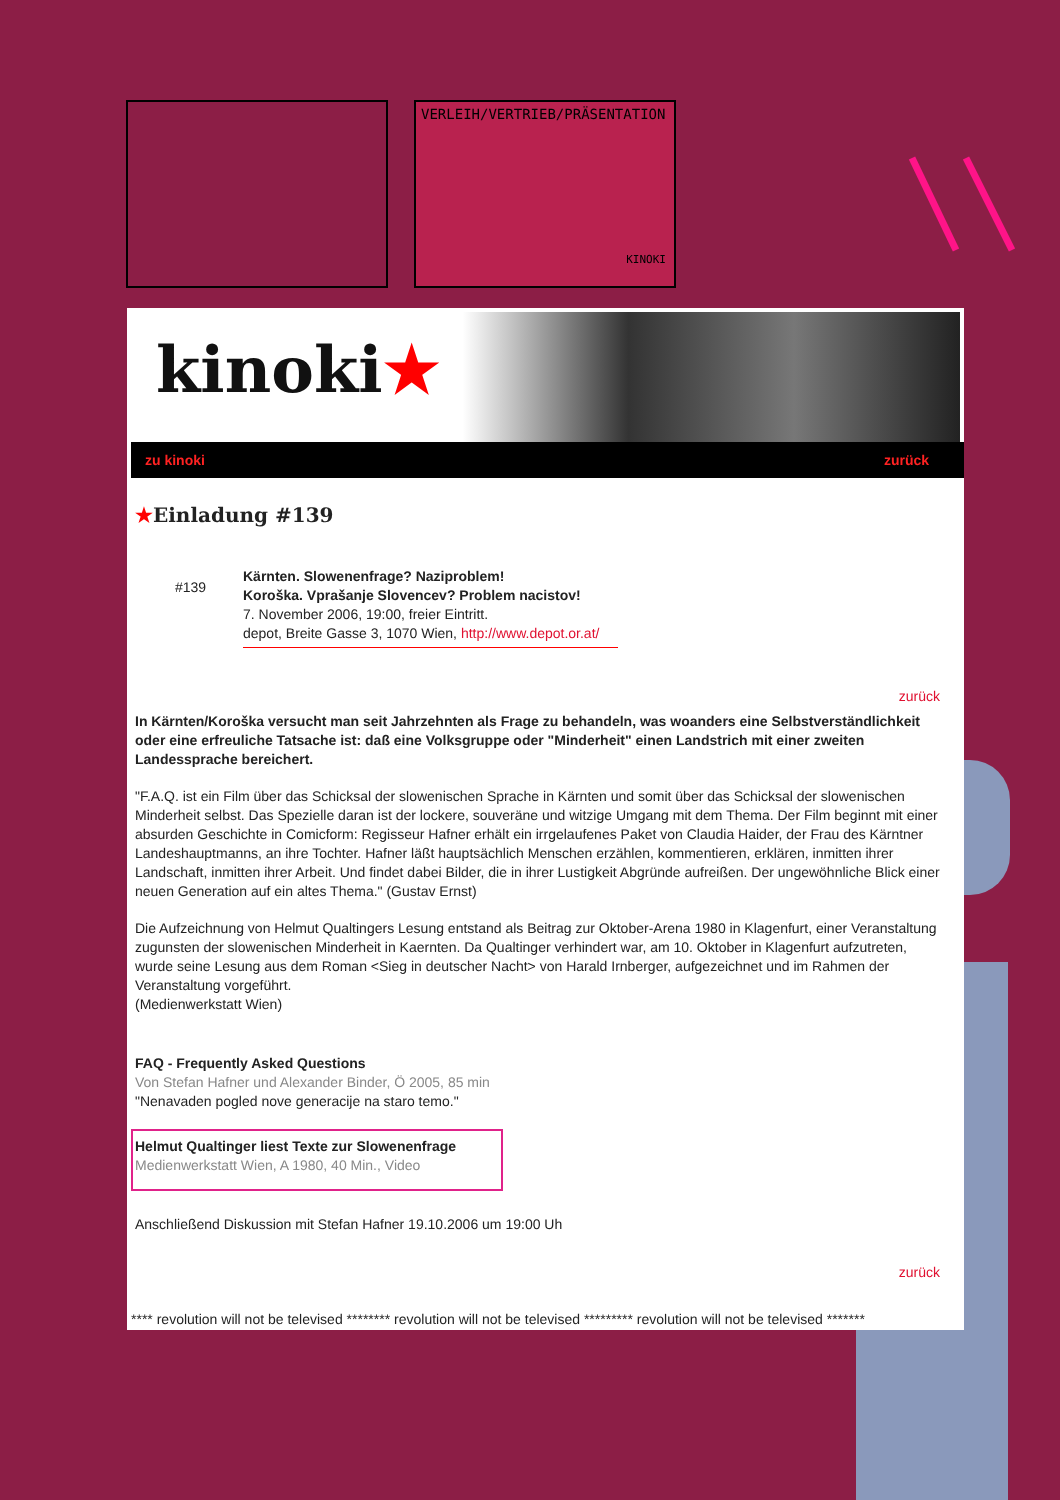VERLEIH/VERTRIEB/PRÄSENTATION
KINOKI
kinoki★
zu kinoki zurück
★Einladung #139
#139
Kärnten. Slowenenfrage? Naziproblem!
Koroška. Vprašanje Slovencev? Problem nacistov!
7. November 2006, 19:00, freier Eintritt.
depot, Breite Gasse 3, 1070 Wien, http://www.depot.or.at/
zurück
In Kärnten/Koroška versucht man seit Jahrzehnten als Frage zu behandeln, was woanders eine Selbstverständlichkeit oder eine erfreuliche Tatsache ist: daß eine Volksgruppe oder "Minderheit" einen Landstrich mit einer zweiten Landessprache bereichert.
"F.A.Q. ist ein Film über das Schicksal der slowenischen Sprache in Kärnten und somit über das Schicksal der slowenischen Minderheit selbst. Das Spezielle daran ist der lockere, souveräne und witzige Umgang mit dem Thema. Der Film beginnt mit einer absurden Geschichte in Comicform: Regisseur Hafner erhält ein irrgelaufenes Paket von Claudia Haider, der Frau des Kärntner Landeshauptmanns, an ihre Tochter. Hafner läßt hauptsächlich Menschen erzählen, kommentieren, erklären, inmitten ihrer Landschaft, inmitten ihrer Arbeit. Und findet dabei Bilder, die in ihrer Lustigkeit Abgründe aufreißen. Der ungewöhnliche Blick einer neuen Generation auf ein altes Thema." (Gustav Ernst)
Die Aufzeichnung von Helmut Qualtingers Lesung entstand als Beitrag zur Oktober-Arena 1980 in Klagenfurt, einer Veranstaltung zugunsten der slowenischen Minderheit in Kaernten. Da Qualtinger verhindert war, am 10. Oktober in Klagenfurt aufzutreten, wurde seine Lesung aus dem Roman <Sieg in deutscher Nacht> von Harald Irnberger, aufgezeichnet und im Rahmen der Veranstaltung vorgeführt.
(Medienwerkstatt Wien)
FAQ - Frequently Asked Questions
Von Stefan Hafner und Alexander Binder, Ö 2005, 85 min
"Nenavaden pogled nove generacije na staro temo."
Helmut Qualtinger liest Texte zur Slowenenfrage
Medienwerkstatt Wien, A 1980, 40 Min., Video
Anschließend Diskussion mit Stefan Hafner 19.10.2006 um 19:00 Uh
zurück
**** revolution will not be televised ******** revolution will not be televised ********* revolution will not be televised *******